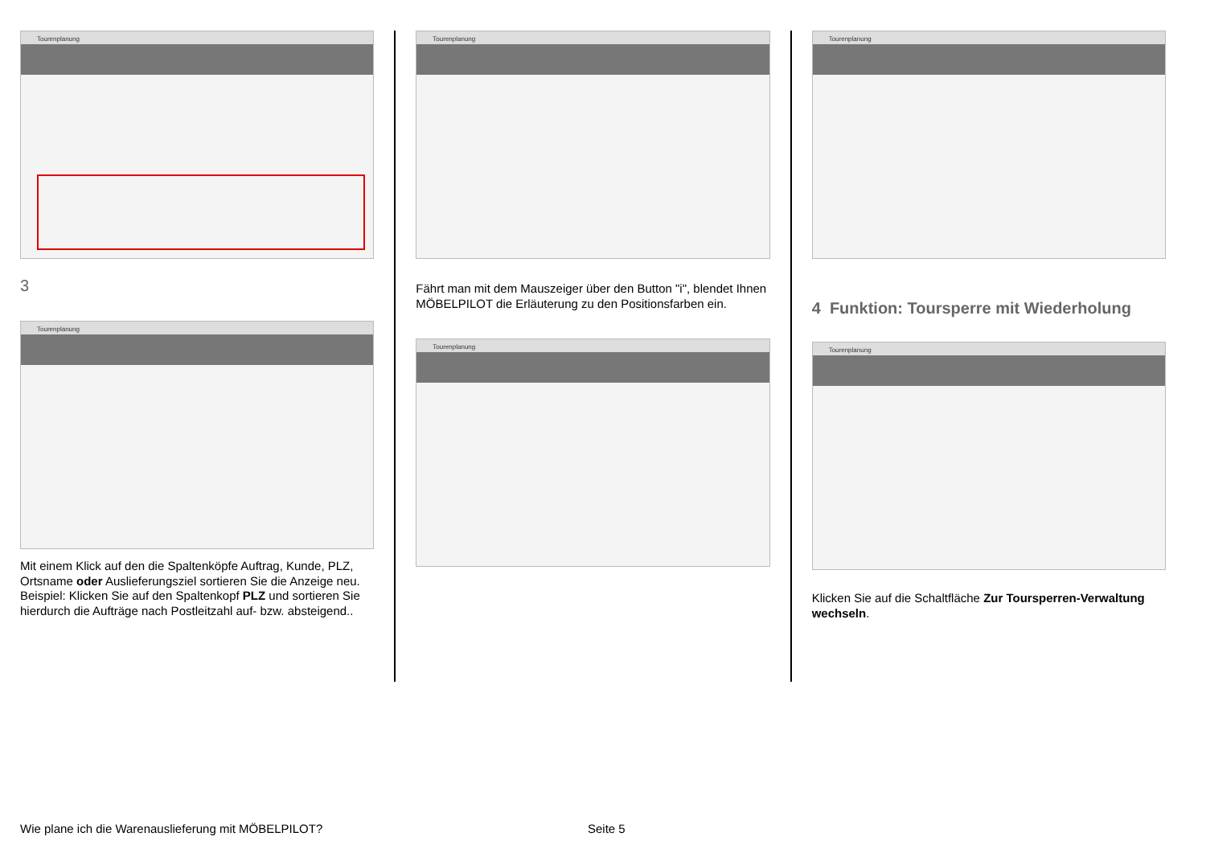Tourenplanung
3
Tourenplanung
Mit einem Klick auf den die Spaltenköpfe Auftrag, Kunde, PLZ, Ortsname oder Auslieferungsziel sortieren Sie die Anzeige neu.
Beispiel: Klicken Sie auf den Spaltenkopf PLZ und sortieren Sie hierdurch die Aufträge nach Postleitzahl auf- bzw. absteigend..
Tourenplanung
Fährt man mit dem Mauszeiger über den Button "i", blendet Ihnen MÖBELPILOT die Erläuterung zu den Positionsfarben ein.
Tourenplanung
Tourenplanung
4 Funktion: Toursperre mit Wiederholung
Tourenplanung
Klicken Sie auf die Schaltfläche Zur Toursperren-Verwaltung wechseln.
Wie plane ich die Warenauslieferung mit MÖBELPILOT?
Seite 5